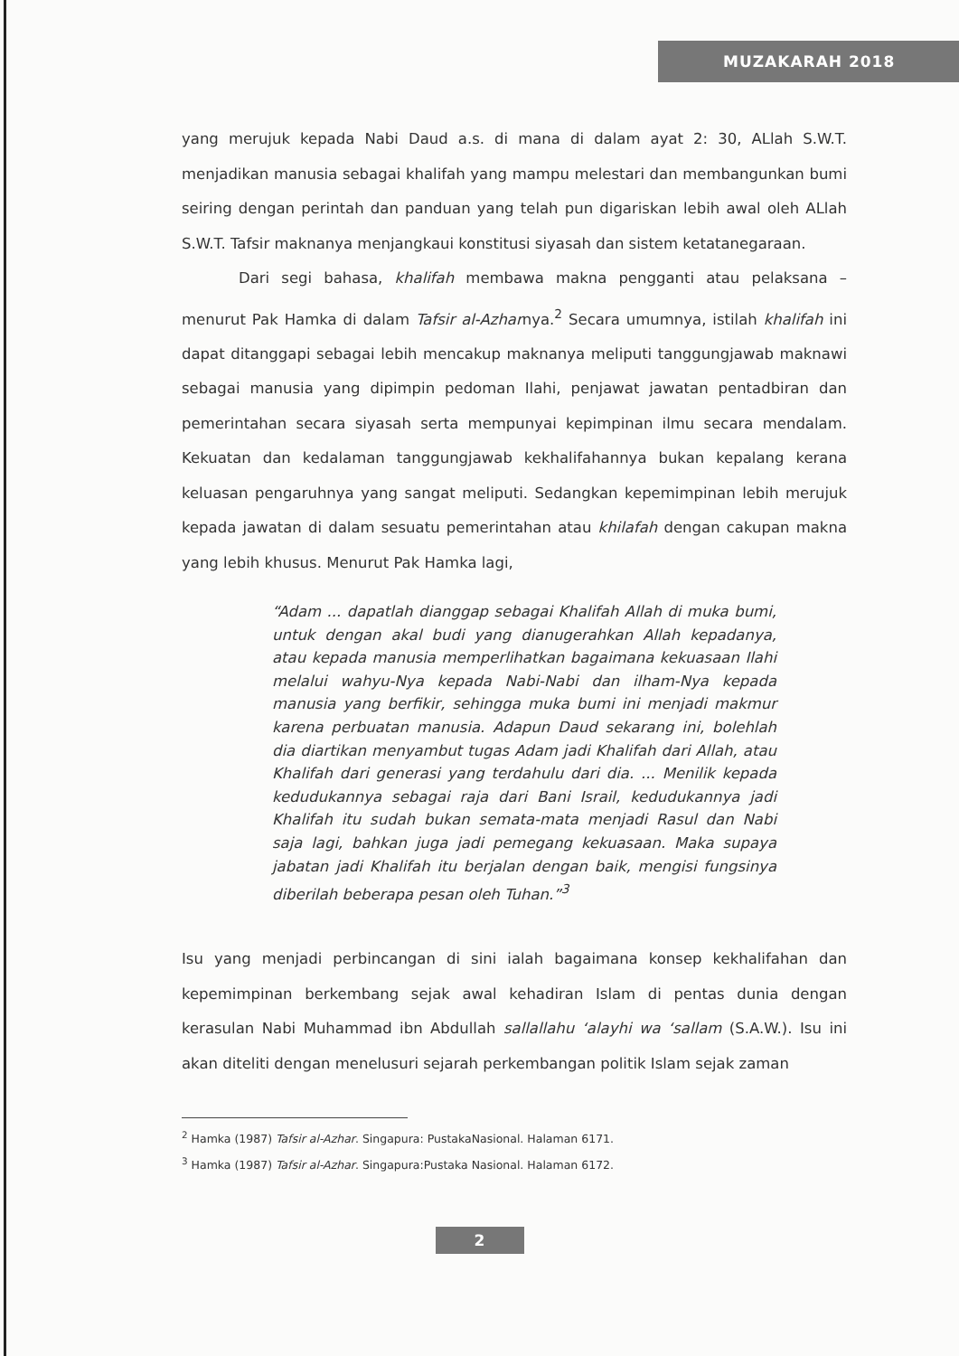MUZAKARAH 2018
yang merujuk kepada Nabi Daud a.s. di mana di dalam ayat 2: 30, ALlah S.W.T. menjadikan manusia sebagai khalifah yang mampu melestari dan membangunkan bumi seiring dengan perintah dan panduan yang telah pun digariskan lebih awal oleh ALlah S.W.T. Tafsir maknanya menjangkaui konstitusi siyasah dan sistem ketatanegaraan.
Dari segi bahasa, khalifah membawa makna pengganti atau pelaksana – menurut Pak Hamka di dalam Tafsir al-Azharnya.<sup>2</sup> Secara umumnya, istilah khalifah ini dapat ditanggapi sebagai lebih mencakup maknanya meliputi tanggungjawab maknawi sebagai manusia yang dipimpin pedoman Ilahi, penjawat jawatan pentadbiran dan pemerintahan secara siyasah serta mempunyai kepimpinan ilmu secara mendalam. Kekuatan dan kedalaman tanggungjawab kekhalifahannya bukan kepalang kerana keluasan pengaruhnya yang sangat meliputi. Sedangkan kepemimpinan lebih merujuk kepada jawatan di dalam sesuatu pemerintahan atau khilafah dengan cakupan makna yang lebih khusus. Menurut Pak Hamka lagi,
“Adam ... dapatlah dianggap sebagai Khalifah Allah di muka bumi, untuk dengan akal budi yang dianugerahkan Allah kepadanya, atau kepada manusia memperlihatkan bagaimana kekuasaan Ilahi melalui wahyu-Nya kepada Nabi-Nabi dan ilham-Nya kepada manusia yang berfikir, sehingga muka bumi ini menjadi makmur karena perbuatan manusia. Adapun Daud sekarang ini, bolehlah dia diartikan menyambut tugas Adam jadi Khalifah dari Allah, atau Khalifah dari generasi yang terdahulu dari dia. ... Menilik kepada kedudukannya sebagai raja dari Bani Israil, kedudukannya jadi Khalifah itu sudah bukan semata-mata menjadi Rasul dan Nabi saja lagi, bahkan juga jadi pemegang kekuasaan. Maka supaya jabatan jadi Khalifah itu berjalan dengan baik, mengisi fungsinya diberilah beberapa pesan oleh Tuhan.”<sup>3</sup>
Isu yang menjadi perbincangan di sini ialah bagaimana konsep kekhalifahan dan kepemimpinan berkembang sejak awal kehadiran Islam di pentas dunia dengan kerasulan Nabi Muhammad ibn Abdullah sallallahu ‘alayhi wa ‘sallam (S.A.W.). Isu ini akan diteliti dengan menelusuri sejarah perkembangan politik Islam sejak zaman
<sup>2</sup> Hamka (1987) Tafsir al-Azhar. Singapura: PustakaNasional. Halaman 6171.
<sup>3</sup> Hamka (1987) Tafsir al-Azhar. Singapura:Pustaka Nasional. Halaman 6172.
2